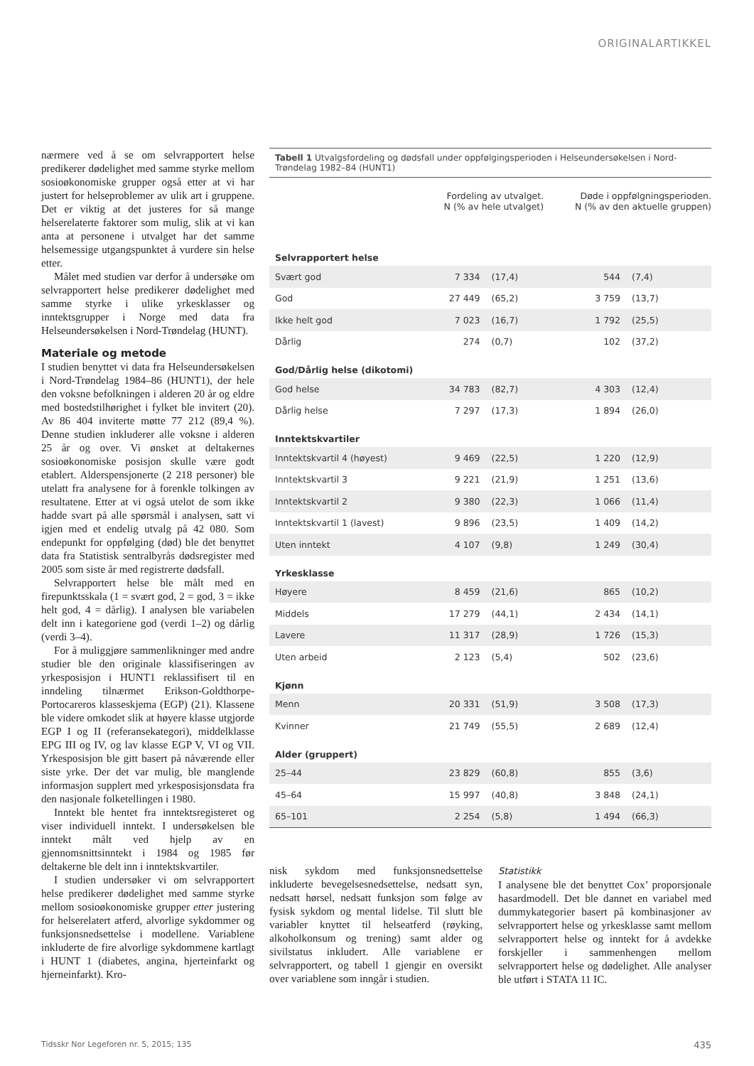ORIGINALARTIKKEL
nærmere ved å se om selvrapportert helse predikerer dødelighet med samme styrke mellom sosioøkonomiske grupper også etter at vi har justert for helseproblemer av ulik art i gruppene. Det er viktig at det justeres for så mange helserelaterte faktorer som mulig, slik at vi kan anta at personene i utvalget har det samme helsemessige utgangspunktet å vurdere sin helse etter.
Målet med studien var derfor å undersøke om selvrapportert helse predikerer dødelighet med samme styrke i ulike yrkesklasser og inntektsgrupper i Norge med data fra Helseundersøkelsen i Nord-Trøndelag (HUNT).
Materiale og metode
I studien benyttet vi data fra Helseundersøkelsen i Nord-Trøndelag 1984–86 (HUNT1), der hele den voksne befolkningen i alderen 20 år og eldre med bostedstilhørighet i fylket ble invitert (20). Av 86 404 inviterte møtte 77 212 (89,4 %). Denne studien inkluderer alle voksne i alderen 25 år og over. Vi ønsket at deltakernes sosioøkonomiske posisjon skulle være godt etablert. Alderspensjonerte (2 218 personer) ble utelatt fra analysene for å forenkle tolkingen av resultatene. Etter at vi også utelot de som ikke hadde svart på alle spørsmål i analysen, satt vi igjen med et endelig utvalg på 42 080. Som endepunkt for oppfølging (død) ble det benyttet data fra Statistisk sentralbyrås dødsregister med 2005 som siste år med registrerte dødsfall.
Selvrapportert helse ble målt med en firepunktsskala (1 = svært god, 2 = god, 3 = ikke helt god, 4 = dårlig). I analysen ble variabelen delt inn i kategoriene god (verdi 1–2) og dårlig (verdi 3–4).
For å muliggjøre sammenlikninger med andre studier ble den originale klassifiseringen av yrkesposisjon i HUNT1 reklassifisert til en inndeling tilnærmet Erikson-Goldthorpe-Portocareros klasseskjema (EGP) (21). Klassene ble videre omkodet slik at høyere klasse utgjorde EGP I og II (referansekategori), middelklasse EPG III og IV, og lav klasse EGP V, VI og VII. Yrkesposisjon ble gitt basert på nåværende eller siste yrke. Der det var mulig, ble manglende informasjon supplert med yrkesposisjonsdata fra den nasjonale folketellingen i 1980.
Inntekt ble hentet fra inntektsregisteret og viser individuell inntekt. I undersøkelsen ble inntekt målt ved hjelp av en gjennomsnittsinntekt i 1984 og 1985 før deltakerne ble delt inn i inntektskvartiler.
I studien undersøker vi om selvrapportert helse predikerer dødelighet med samme styrke mellom sosioøkonomiske grupper etter justering for helserelatert atferd, alvorlige sykdommer og funksjonsnedsettelse i modellene. Variablene inkluderte de fire alvorlige sykdommene kartlagt i HUNT 1 (diabetes, angina, hjerteinfarkt og hjerneinfarkt). Kro-
Tabell 1 Utvalgsfordeling og dødsfall under oppfølgingsperioden i Helseundersøkelsen i Nord-Trøndelag 1982–84 (HUNT1)
| | Fordeling av utvalget. N (% av hele utvalget) | | Døde i oppfølgningsperioden. N (% av den aktuelle gruppen) | |
| --- | --- | --- | --- | --- |
| Selvrapportert helse | | | | |
| Svært god | 7 334 | (17,4) | 544 | (7,4) |
| God | 27 449 | (65,2) | 3 759 | (13,7) |
| Ikke helt god | 7 023 | (16,7) | 1 792 | (25,5) |
| Dårlig | 274 | (0,7) | 102 | (37,2) |
| God/Dårlig helse (dikotomi) | | | | |
| God helse | 34 783 | (82,7) | 4 303 | (12,4) |
| Dårlig helse | 7 297 | (17,3) | 1 894 | (26,0) |
| Inntektskvartiler | | | | |
| Inntektskvartil 4 (høyest) | 9 469 | (22,5) | 1 220 | (12,9) |
| Inntektskvartil 3 | 9 221 | (21,9) | 1 251 | (13,6) |
| Inntektskvartil 2 | 9 380 | (22,3) | 1 066 | (11,4) |
| Inntektskvartil 1 (lavest) | 9 896 | (23,5) | 1 409 | (14,2) |
| Uten inntekt | 4 107 | (9,8) | 1 249 | (30,4) |
| Yrkesklasse | | | | |
| Høyere | 8 459 | (21,6) | 865 | (10,2) |
| Middels | 17 279 | (44,1) | 2 434 | (14,1) |
| Lavere | 11 317 | (28,9) | 1 726 | (15,3) |
| Uten arbeid | 2 123 | (5,4) | 502 | (23,6) |
| Kjønn | | | | |
| Menn | 20 331 | (51,9) | 3 508 | (17,3) |
| Kvinner | 21 749 | (55,5) | 2 689 | (12,4) |
| Alder (gruppert) | | | | |
| 25–44 | 23 829 | (60,8) | 855 | (3,6) |
| 45–64 | 15 997 | (40,8) | 3 848 | (24,1) |
| 65–101 | 2 254 | (5,8) | 1 494 | (66,3) |
nisk sykdom med funksjonsnedsettelse inkluderte bevegelsesnedsettelse, nedsatt syn, nedsatt hørsel, nedsatt funksjon som følge av fysisk sykdom og mental lidelse. Til slutt ble variabler knyttet til helseatferd (røyking, alkoholkonsum og trening) samt alder og sivilstatus inkludert. Alle variablene er selvrapportert, og tabell 1 gjengir en oversikt over variablene som inngår i studien.
Statistikk
I analysene ble det benyttet Cox’ proporsjonale hasardmodell. Det ble dannet en variabel med dummykategorier basert på kombinasjoner av selvrapportert helse og yrkesklasse samt mellom selvrapportert helse og inntekt for å avdekke forskjeller i sammenhengen mellom selvrapportert helse og dødelighet. Alle analyser ble utført i STATA 11 IC.
Tidsskr Nor Legeforen nr. 5, 2015; 135 435